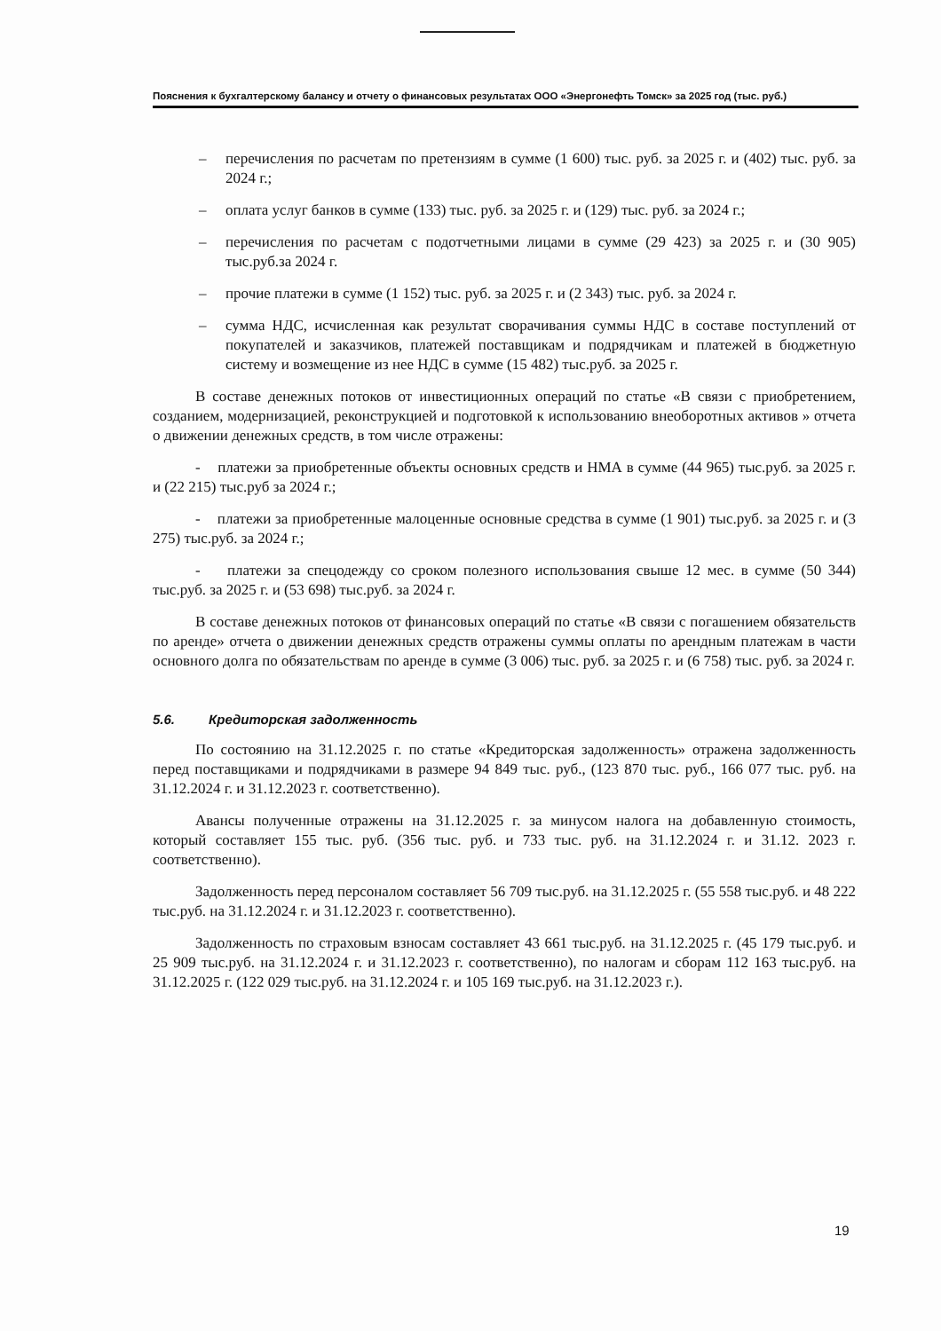Пояснения к бухгалтерскому балансу и отчету о финансовых результатах ООО «Энергонефть Томск» за 2025 год (тыс. руб.)
– перечисления по расчетам по претензиям в сумме (1 600) тыс. руб. за 2025 г. и (402) тыс. руб. за 2024 г.;
– оплата услуг банков в сумме (133) тыс. руб. за 2025 г. и (129) тыс. руб. за 2024 г.;
– перечисления по расчетам с подотчетными лицами в сумме (29 423) за 2025 г. и (30 905) тыс.руб.за 2024 г.
– прочие платежи в сумме (1 152) тыс. руб. за 2025 г. и (2 343) тыс. руб. за 2024 г.
– сумма НДС, исчисленная как результат сворачивания суммы НДС в составе поступлений от покупателей и заказчиков, платежей поставщикам и подрядчикам и платежей в бюджетную систему и возмещение из нее НДС в сумме (15 482) тыс.руб. за 2025 г.
В составе денежных потоков от инвестиционных операций по статье «В связи с приобретением, созданием, модернизацией, реконструкцией и подготовкой к использованию внеоборотных активов » отчета о движении денежных средств, в том числе отражены:
- платежи за приобретенные объекты основных средств и НМА в сумме (44 965) тыс.руб. за 2025 г. и (22 215) тыс.руб за 2024 г.;
- платежи за приобретенные малоценные основные средства в сумме (1 901) тыс.руб. за 2025 г. и (3 275) тыс.руб. за 2024 г.;
- платежи за спецодежду со сроком полезного использования свыше 12 мес. в сумме (50 344) тыс.руб. за 2025 г. и (53 698) тыс.руб. за 2024 г.
В составе денежных потоков от финансовых операций по статье «В связи с погашением обязательств по аренде» отчета о движении денежных средств отражены суммы оплаты по арендным платежам в части основного долга по обязательствам по аренде в сумме (3 006) тыс. руб. за 2025 г. и (6 758) тыс. руб. за 2024 г.
5.6. Кредиторская задолженность
По состоянию на 31.12.2025 г. по статье «Кредиторская задолженность» отражена задолженность перед поставщиками и подрядчиками в размере 94 849 тыс. руб., (123 870 тыс. руб., 166 077 тыс. руб. на 31.12.2024 г. и 31.12.2023 г. соответственно).
Авансы полученные отражены на 31.12.2025 г. за минусом налога на добавленную стоимость, который составляет 155 тыс. руб. (356 тыс. руб. и 733 тыс. руб. на 31.12.2024 г. и 31.12. 2023 г. соответственно).
Задолженность перед персоналом составляет 56 709 тыс.руб. на 31.12.2025 г. (55 558 тыс.руб. и 48 222 тыс.руб. на 31.12.2024 г. и 31.12.2023 г. соответственно).
Задолженность по страховым взносам составляет 43 661 тыс.руб. на 31.12.2025 г. (45 179 тыс.руб. и 25 909 тыс.руб. на 31.12.2024 г. и 31.12.2023 г. соответственно), по налогам и сборам 112 163 тыс.руб. на 31.12.2025 г. (122 029 тыс.руб. на 31.12.2024 г. и 105 169 тыс.руб. на 31.12.2023 г.).
19